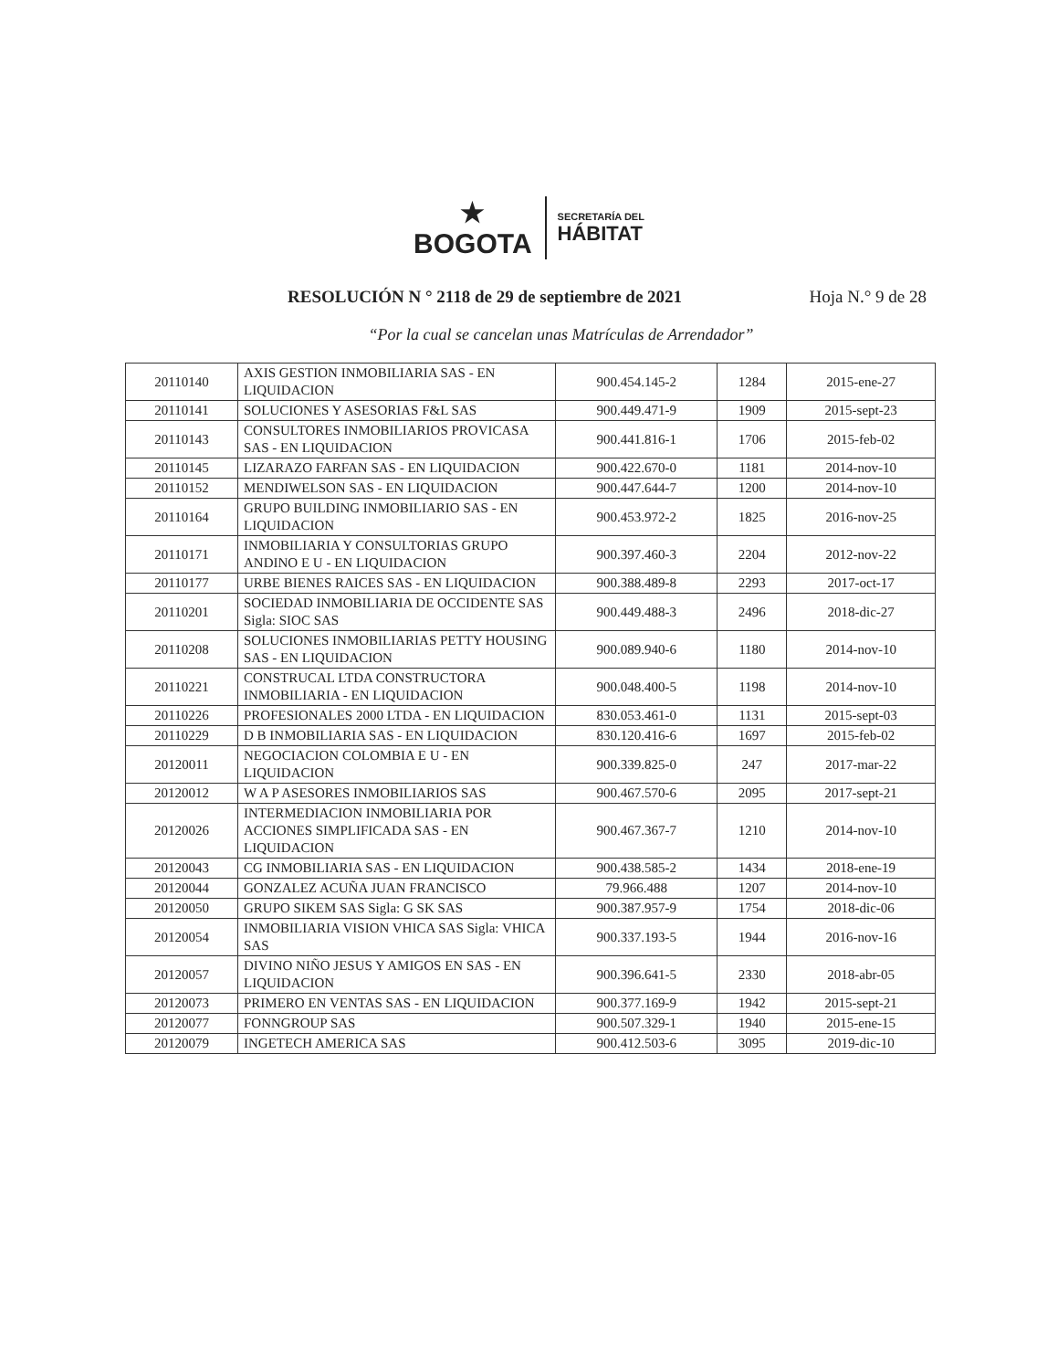★
BOGOTA
SECRETARÍA DEL
HÁBITAT
RESOLUCIÓN N ° 2118 de 29 de septiembre de 2021 Hoja N.° 9 de 28
“Por la cual se cancelan unas Matrículas de Arrendador”
| 20110140 | AXIS GESTION INMOBILIARIA SAS - EN LIQUIDACION | 900.454.145-2 | 1284 | 2015-ene-27 |
| 20110141 | SOLUCIONES Y ASESORIAS F&L SAS | 900.449.471-9 | 1909 | 2015-sept-23 |
| 20110143 | CONSULTORES INMOBILIARIOS PROVICASA SAS - EN LIQUIDACION | 900.441.816-1 | 1706 | 2015-feb-02 |
| 20110145 | LIZARAZO FARFAN SAS - EN LIQUIDACION | 900.422.670-0 | 1181 | 2014-nov-10 |
| 20110152 | MENDIWELSON SAS - EN LIQUIDACION | 900.447.644-7 | 1200 | 2014-nov-10 |
| 20110164 | GRUPO BUILDING INMOBILIARIO SAS - EN LIQUIDACION | 900.453.972-2 | 1825 | 2016-nov-25 |
| 20110171 | INMOBILIARIA Y CONSULTORIAS GRUPO ANDINO E U - EN LIQUIDACION | 900.397.460-3 | 2204 | 2012-nov-22 |
| 20110177 | URBE BIENES RAICES SAS - EN LIQUIDACION | 900.388.489-8 | 2293 | 2017-oct-17 |
| 20110201 | SOCIEDAD INMOBILIARIA DE OCCIDENTE SAS Sigla: SIOC SAS | 900.449.488-3 | 2496 | 2018-dic-27 |
| 20110208 | SOLUCIONES INMOBILIARIAS PETTY HOUSING SAS - EN LIQUIDACION | 900.089.940-6 | 1180 | 2014-nov-10 |
| 20110221 | CONSTRUCAL LTDA CONSTRUCTORA INMOBILIARIA - EN LIQUIDACION | 900.048.400-5 | 1198 | 2014-nov-10 |
| 20110226 | PROFESIONALES 2000 LTDA - EN LIQUIDACION | 830.053.461-0 | 1131 | 2015-sept-03 |
| 20110229 | D B INMOBILIARIA SAS - EN LIQUIDACION | 830.120.416-6 | 1697 | 2015-feb-02 |
| 20120011 | NEGOCIACION COLOMBIA E U - EN LIQUIDACION | 900.339.825-0 | 247 | 2017-mar-22 |
| 20120012 | W A P ASESORES INMOBILIARIOS SAS | 900.467.570-6 | 2095 | 2017-sept-21 |
| 20120026 | INTERMEDIACION INMOBILIARIA POR ACCIONES SIMPLIFICADA SAS - EN LIQUIDACION | 900.467.367-7 | 1210 | 2014-nov-10 |
| 20120043 | CG INMOBILIARIA SAS - EN LIQUIDACION | 900.438.585-2 | 1434 | 2018-ene-19 |
| 20120044 | GONZALEZ ACUÑA JUAN FRANCISCO | 79.966.488 | 1207 | 2014-nov-10 |
| 20120050 | GRUPO SIKEM SAS Sigla: G SK SAS | 900.387.957-9 | 1754 | 2018-dic-06 |
| 20120054 | INMOBILIARIA VISION VHICA SAS Sigla: VHICA SAS | 900.337.193-5 | 1944 | 2016-nov-16 |
| 20120057 | DIVINO NIÑO JESUS Y AMIGOS EN SAS - EN LIQUIDACION | 900.396.641-5 | 2330 | 2018-abr-05 |
| 20120073 | PRIMERO EN VENTAS SAS - EN LIQUIDACION | 900.377.169-9 | 1942 | 2015-sept-21 |
| 20120077 | FONNGROUP SAS | 900.507.329-1 | 1940 | 2015-ene-15 |
| 20120079 | INGETECH AMERICA SAS | 900.412.503-6 | 3095 | 2019-dic-10 |